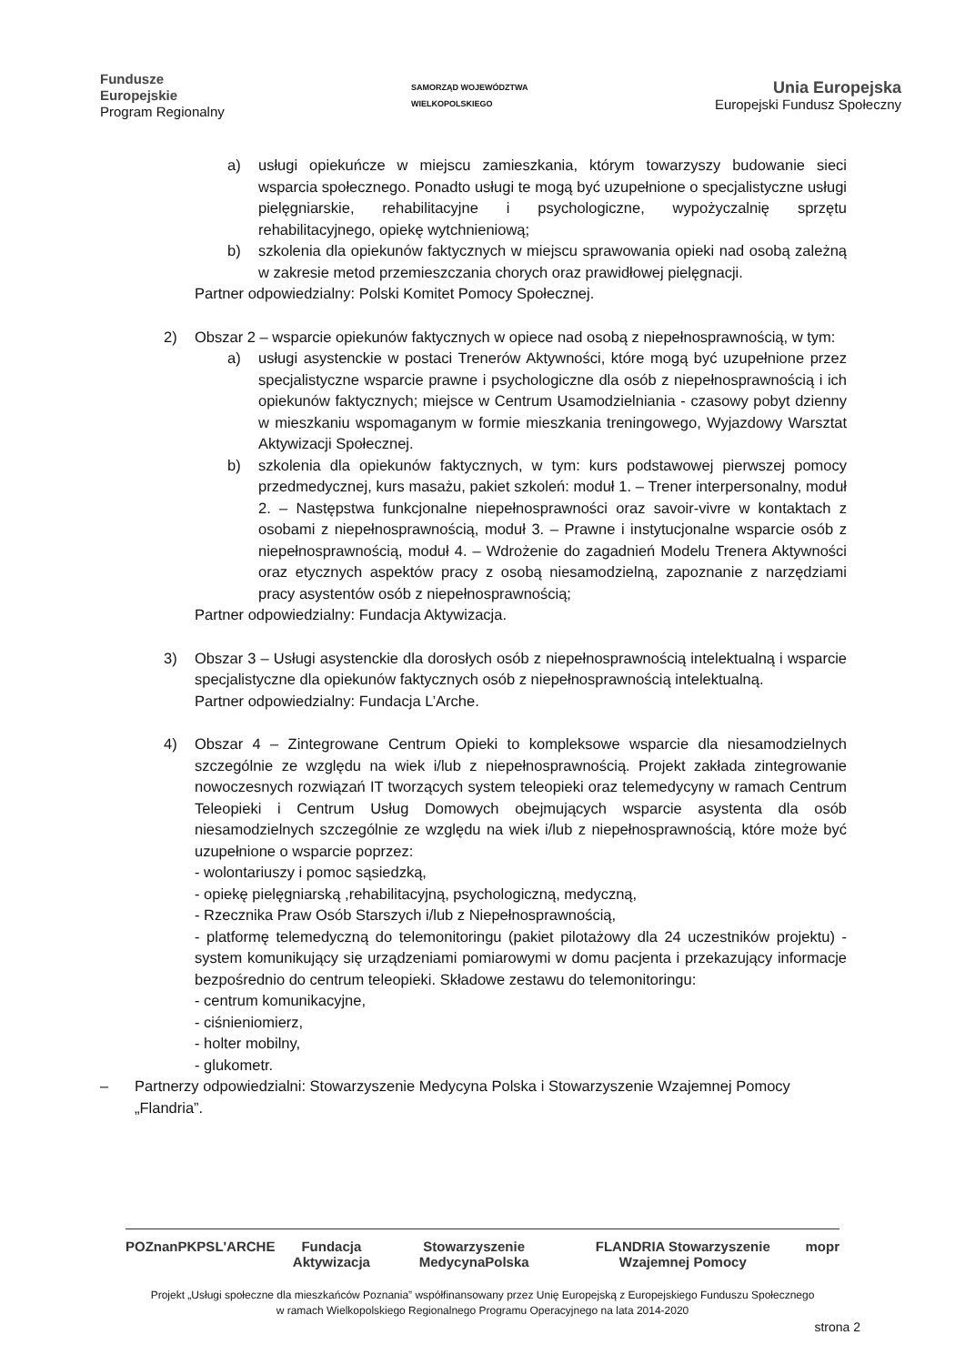Fundusze
Europejskie
Program Regionalny
SAMORZĄD WOJEWÓDZTWA
WIELKOPOLSKIEGO
Unia Europejska
Europejski Fundusz Społeczny
a) usługi opiekuńcze w miejscu zamieszkania, którym towarzyszy budowanie sieci wsparcia społecznego. Ponadto usługi te mogą być uzupełnione o specjalistyczne usługi pielęgniarskie, rehabilitacyjne i psychologiczne, wypożyczalnię sprzętu rehabilitacyjnego, opiekę wytchnieniową;
b) szkolenia dla opiekunów faktycznych w miejscu sprawowania opieki nad osobą zależną w zakresie metod przemieszczania chorych oraz prawidłowej pielęgnacji.
Partner odpowiedzialny: Polski Komitet Pomocy Społecznej.
2) Obszar 2 – wsparcie opiekunów faktycznych w opiece nad osobą z niepełnosprawnością, w tym:
a) usługi asystenckie w postaci Trenerów Aktywności, które mogą być uzupełnione przez specjalistyczne wsparcie prawne i psychologiczne dla osób z niepełnosprawnością i ich opiekunów faktycznych; miejsce w Centrum Usamodzielniania - czasowy pobyt dzienny w mieszkaniu wspomaganym w formie mieszkania treningowego, Wyjazdowy Warsztat Aktywizacji Społecznej.
b) szkolenia dla opiekunów faktycznych, w tym: kurs podstawowej pierwszej pomocy przedmedycznej, kurs masażu, pakiet szkoleń: moduł 1. – Trener interpersonalny, moduł 2. – Następstwa funkcjonalne niepełnosprawności oraz savoir-vivre w kontaktach z osobami z niepełnosprawnością, moduł 3. – Prawne i instytucjonalne wsparcie osób z niepełnosprawnością, moduł 4. – Wdrożenie do zagadnień Modelu Trenera Aktywności oraz etycznych aspektów pracy z osobą niesamodzielną, zapoznanie z narzędziami pracy asystentów osób z niepełnosprawnością;
Partner odpowiedzialny: Fundacja Aktywizacja.
3) Obszar 3 – Usługi asystenckie dla dorosłych osób z niepełnosprawnością intelektualną i wsparcie specjalistyczne dla opiekunów faktycznych osób z niepełnosprawnością intelektualną.
Partner odpowiedzialny: Fundacja L’Arche.
4) Obszar 4 – Zintegrowane Centrum Opieki to kompleksowe wsparcie dla niesamodzielnych szczególnie ze względu na wiek i/lub z niepełnosprawnością. Projekt zakłada zintegrowanie nowoczesnych rozwiązań IT tworzących system teleopieki oraz telemedycyny w ramach Centrum Teleopieki i Centrum Usług Domowych obejmujących wsparcie asystenta dla osób niesamodzielnych szczególnie ze względu na wiek i/lub z niepełnosprawnością, które może być uzupełnione o wsparcie poprzez:
- wolontariuszy i pomoc sąsiedzką,
- opiekę pielęgniarską ,rehabilitacyjną, psychologiczną, medyczną,
- Rzecznika Praw Osób Starszych i/lub z Niepełnosprawnością,
- platformę telemedyczną do telemonitoringu (pakiet pilotażowy dla 24 uczestników projektu) - system komunikujący się urządzeniami pomiarowymi w domu pacjenta i przekazujący informacje bezpośrednio do centrum teleopieki. Składowe zestawu do telemonitoringu:
- centrum komunikacyjne,
- ciśnieniomierz,
- holter mobilny,
- glukometr.
– Partnerzy odpowiedzialni: Stowarzyszenie Medycyna Polska i Stowarzyszenie Wzajemnej Pomocy „Flandria”.
POZnan PKPS L'ARCHE Fundacja Aktywizacja Stowarzyszenie MedycynaPolska FLANDRIA Stowarzyszenie Wzajemnej Pomocy mopr
Projekt „Usługi społeczne dla mieszkańców Poznania” współfinansowany przez Unię Europejską z Europejskiego Funduszu Społecznego
w ramach Wielkopolskiego Regionalnego Programu Operacyjnego na lata 2014-2020
strona 2